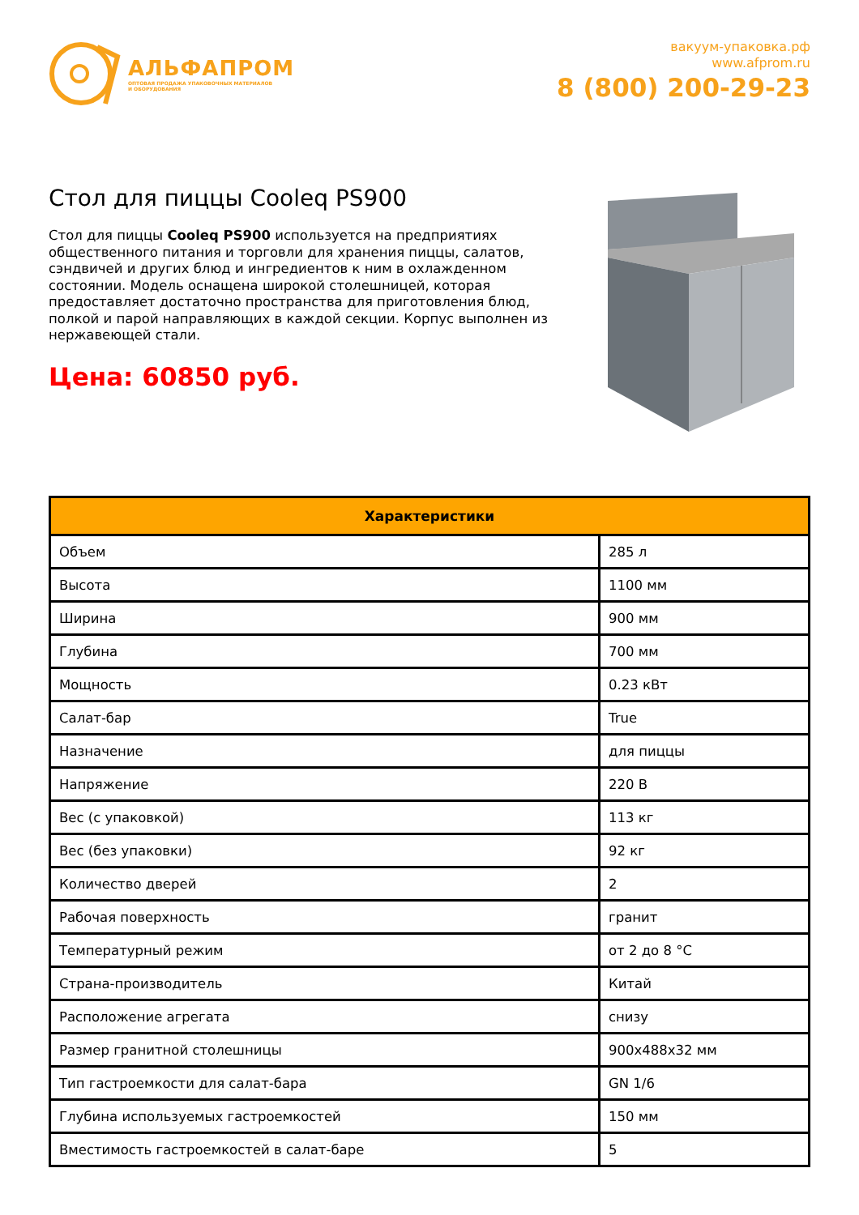АЛЬФАПРОМ
ОПТОВАЯ ПРОДАЖА УПАКОВОЧНЫХ МАТЕРИАЛОВ
И ОБОРУДОВАНИЯ
вакуум-упаковка.рф
www.afprom.ru
8 (800) 200-29-23
Стол для пиццы Cooleq PS900
Стол для пиццы Cooleq PS900 используется на предприятиях общественного питания и торговли для хранения пиццы, салатов, сэндвичей и других блюд и ингредиентов к ним в охлажденном состоянии. Модель оснащена широкой столешницей, которая предоставляет достаточно пространства для приготовления блюд, полкой и парой направляющих в каждой секции. Корпус выполнен из нержавеющей стали.
Цена: 60850 руб.
| Характеристики | |
| --- | --- |
| Объем | 285 л |
| Высота | 1100 мм |
| Ширина | 900 мм |
| Глубина | 700 мм |
| Мощность | 0.23 кВт |
| Салат-бар | True |
| Назначение | для пиццы |
| Напряжение | 220 В |
| Вес (с упаковкой) | 113 кг |
| Вес (без упаковки) | 92 кг |
| Количество дверей | 2 |
| Рабочая поверхность | гранит |
| Температурный режим | от 2 до 8 °C |
| Страна-производитель | Китай |
| Расположение агрегата | снизу |
| Размер гранитной столешницы | 900x488x32 мм |
| Тип гастроемкости для салат-бара | GN 1/6 |
| Глубина используемых гастроемкостей | 150 мм |
| Вместимость гастроемкостей в салат-баре | 5 |